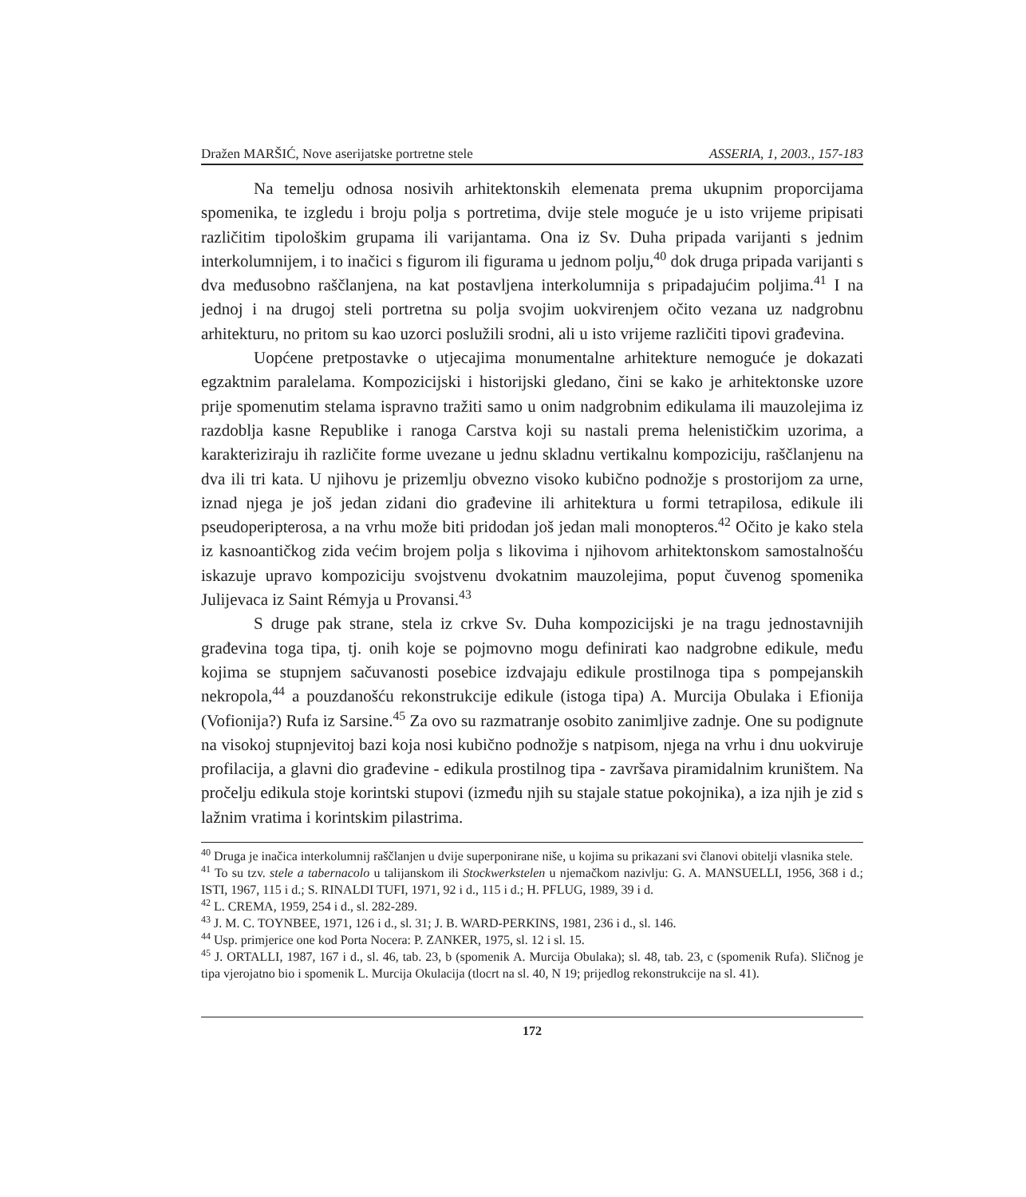Dražen MARŠIĆ, Nove aserijatske portretne stele ASSERIA, 1, 2003., 157-183
Na temelju odnosa nosivih arhitektonskih elemenata prema ukupnim proporcijama spomenika, te izgledu i broju polja s portretima, dvije stele moguće je u isto vrijeme pripisati različitim tipološkim grupama ili varijantama. Ona iz Sv. Duha pripada varijanti s jednim interkolumnijem, i to inačici s figurom ili figurama u jednom polju,<sup>40</sup> dok druga pripada varijanti s dva međusobno raščlanjena, na kat postavljena interkolumnija s pripadajućim poljima.<sup>41</sup> I na jednoj i na drugoj steli portretna su polja svojim uokvirenjem očito vezana uz nadgrobnu arhitekturu, no pritom su kao uzorci poslužili srodni, ali u isto vrijeme različiti tipovi građevina.
Uopćene pretpostavke o utjecajima monumentalne arhitekture nemoguće je dokazati egzaktnim paralelama. Kompozicijski i historijski gledano, čini se kako je arhitektonske uzore prije spomenutim stelama ispravno tražiti samo u onim nadgrobnim edikulama ili mauzolejima iz razdoblja kasne Republike i ranoga Carstva koji su nastali prema helenističkim uzorima, a karakteriziraju ih različite forme uvezane u jednu skladnu vertikalnu kompoziciju, raščlanjenu na dva ili tri kata. U njihovu je prizemlju obvezno visoko kubično podnožje s prostorijom za urne, iznad njega je još jedan zidani dio građevine ili arhitektura u formi tetrapilosa, edikule ili pseudoperipterosa, a na vrhu može biti pridodan još jedan mali monopteros.<sup>42</sup> Očito je kako stela iz kasnoantičkog zida većim brojem polja s likovima i njihovom arhitektonskom samostalnošću iskazuje upravo kompoziciju svojstvenu dvokatnim mauzolejima, poput čuvenog spomenika Julijevaca iz Saint Rémyja u Provansi.<sup>43</sup>
S druge pak strane, stela iz crkve Sv. Duha kompozicijski je na tragu jednostavnijih građevina toga tipa, tj. onih koje se pojmovno mogu definirati kao nadgrobne edikule, među kojima se stupnjem sačuvanosti posebice izdvajaju edikule prostilnoga tipa s pompejanskih nekropola,<sup>44</sup> a pouzdanošću rekonstrukcije edikule (istoga tipa) A. Murcija Obulaka i Efionija (Vofionija?) Rufa iz Sarsine.<sup>45</sup> Za ovo su razmatranje osobito zanimljive zadnje. One su podignute na visokoj stupnjevitoj bazi koja nosi kubično podnožje s natpisom, njega na vrhu i dnu uokviruje profilacija, a glavni dio građevine - edikula prostilnog tipa - završava piramidalnim kruništem. Na pročelju edikula stoje korintski stupovi (između njih su stajale statue pokojnika), a iza njih je zid s lažnim vratima i korintskim pilastrima.
<sup>40</sup> Druga je inačica interkolumnij raščlanjen u dvije superponirane niše, u kojima su prikazani svi članovi obitelji vlasnika stele.
<sup>41</sup> To su tzv. stele a tabernacolo u talijanskom ili Stockwerkstelen u njemačkom nazivlju: G. A. MANSUELLI, 1956, 368 i d.; ISTI, 1967, 115 i d.; S. RINALDI TUFI, 1971, 92 i d., 115 i d.; H. PFLUG, 1989, 39 i d.
<sup>42</sup> L. CREMA, 1959, 254 i d., sl. 282-289.
<sup>43</sup> J. M. C. TOYNBEE, 1971, 126 i d., sl. 31; J. B. WARD-PERKINS, 1981, 236 i d., sl. 146.
<sup>44</sup> Usp. primjerice one kod Porta Nocera: P. ZANKER, 1975, sl. 12 i sl. 15.
<sup>45</sup> J. ORTALLI, 1987, 167 i d., sl. 46, tab. 23, b (spomenik A. Murcija Obulaka); sl. 48, tab. 23, c (spomenik Rufa). Sličnog je tipa vjerojatno bio i spomenik L. Murcija Okulacija (tlocrt na sl. 40, N 19; prijedlog rekonstrukcije na sl. 41).
172